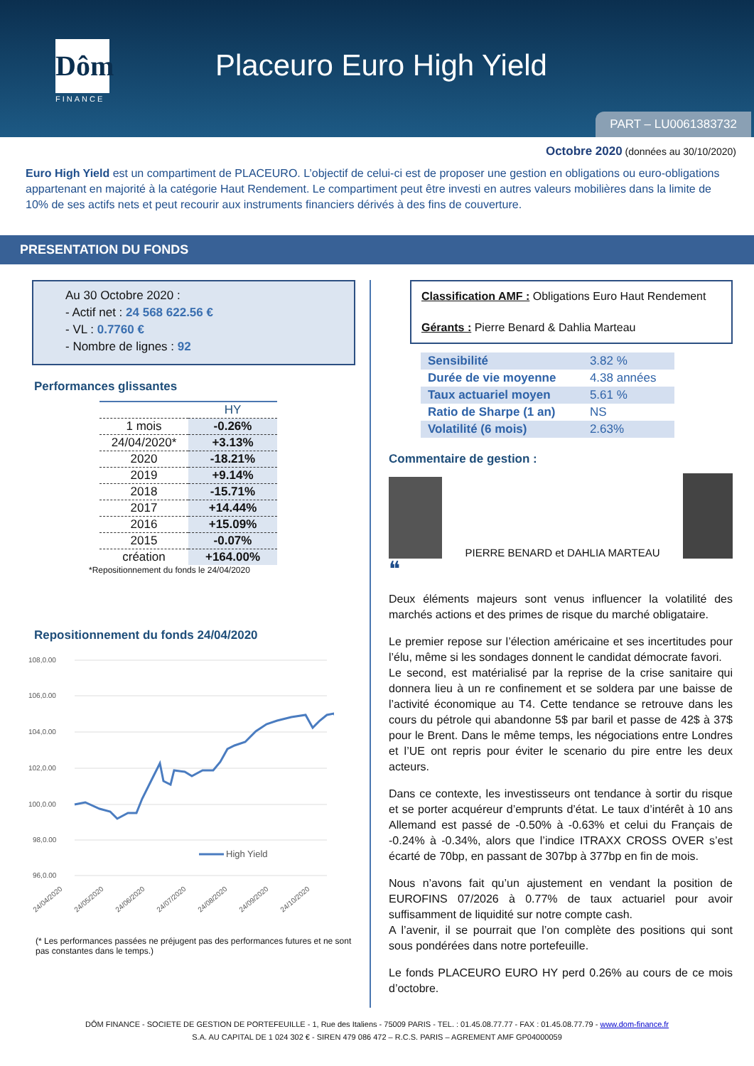Dôm
FINANCE
Placeuro Euro High Yield
PART – LU0061383732
Octobre 2020 (données au 30/10/2020)
Euro High Yield est un compartiment de PLACEURO. L’objectif de celui-ci est de proposer une gestion en obligations ou euro-obligations appartenant en majorité à la catégorie Haut Rendement. Le compartiment peut être investi en autres valeurs mobilières dans la limite de 10% de ses actifs nets et peut recourir aux instruments financiers dérivés à des fins de couverture.
PRESENTATION DU FONDS
Au 30 Octobre 2020 :
- Actif net : 24 568 622.56 €
- VL : 0.7760 €
- Nombre de lignes : 92
Performances glissantes
| | HY |
| 1 mois | -0.26% |
| 24/04/2020* | +3.13% |
| 2020 | -18.21% |
| 2019 | +9.14% |
| 2018 | -15.71% |
| 2017 | +14.44% |
| 2016 | +15.09% |
| 2015 | -0.07% |
| création | +164.00% |
*Repositionnement du fonds le 24/04/2020
Repositionnement du fonds 24/04/2020
108,0.00
106,0.00
104,0.00
102,0.00
100,0.00
98,0.00
96,0.00
High Yield
24/04/2020
24/05/2020
24/06/2020
24/07/2020
24/08/2020
24/09/2020
24/10/2020
(* Les performances passées ne préjugent pas des performances futures et ne sont pas constantes dans le temps.)
Classification AMF : Obligations Euro Haut Rendement
Gérants : Pierre Benard & Dahlia Marteau
| Sensibilité | 3.82 % |
| Durée de vie moyenne | 4.38 années |
| Taux actuariel moyen | 5.61 % |
| Ratio de Sharpe (1 an) | NS |
| Volatilité (6 mois) | 2.63% |
Commentaire de gestion :
PIERRE BENARD et DAHLIA MARTEAU
❝
Deux éléments majeurs sont venus influencer la volatilité des marchés actions et des primes de risque du marché obligataire.
Le premier repose sur l’élection américaine et ses incertitudes pour l’élu, même si les sondages donnent le candidat démocrate favori.
Le second, est matérialisé par la reprise de la crise sanitaire qui donnera lieu à un re confinement et se soldera par une baisse de l’activité économique au T4. Cette tendance se retrouve dans les cours du pétrole qui abandonne 5$ par baril et passe de 42$ à 37$ pour le Brent. Dans le même temps, les négociations entre Londres et l’UE ont repris pour éviter le scenario du pire entre les deux acteurs.
Dans ce contexte, les investisseurs ont tendance à sortir du risque et se porter acquéreur d’emprunts d’état. Le taux d’intérêt à 10 ans Allemand est passé de -0.50% à -0.63% et celui du Français de -0.24% à -0.34%, alors que l’indice ITRAXX CROSS OVER s’est écarté de 70bp, en passant de 307bp à 377bp en fin de mois.
Nous n’avons fait qu’un ajustement en vendant la position de EUROFINS 07/2026 à 0.77% de taux actuariel pour avoir suffisamment de liquidité sur notre compte cash.
A l’avenir, il se pourrait que l’on complète des positions qui sont sous pondérées dans notre portefeuille.
Le fonds PLACEURO EURO HY perd 0.26% au cours de ce mois d’octobre.
DÔM FINANCE - SOCIETE DE GESTION DE PORTEFEUILLE - 1, Rue des Italiens - 75009 PARIS - TEL. : 01.45.08.77.77 - FAX : 01.45.08.77.79 - www.dom-finance.fr
S.A. AU CAPITAL DE 1 024 302 € - SIREN 479 086 472 – R.C.S. PARIS – AGREMENT AMF GP04000059